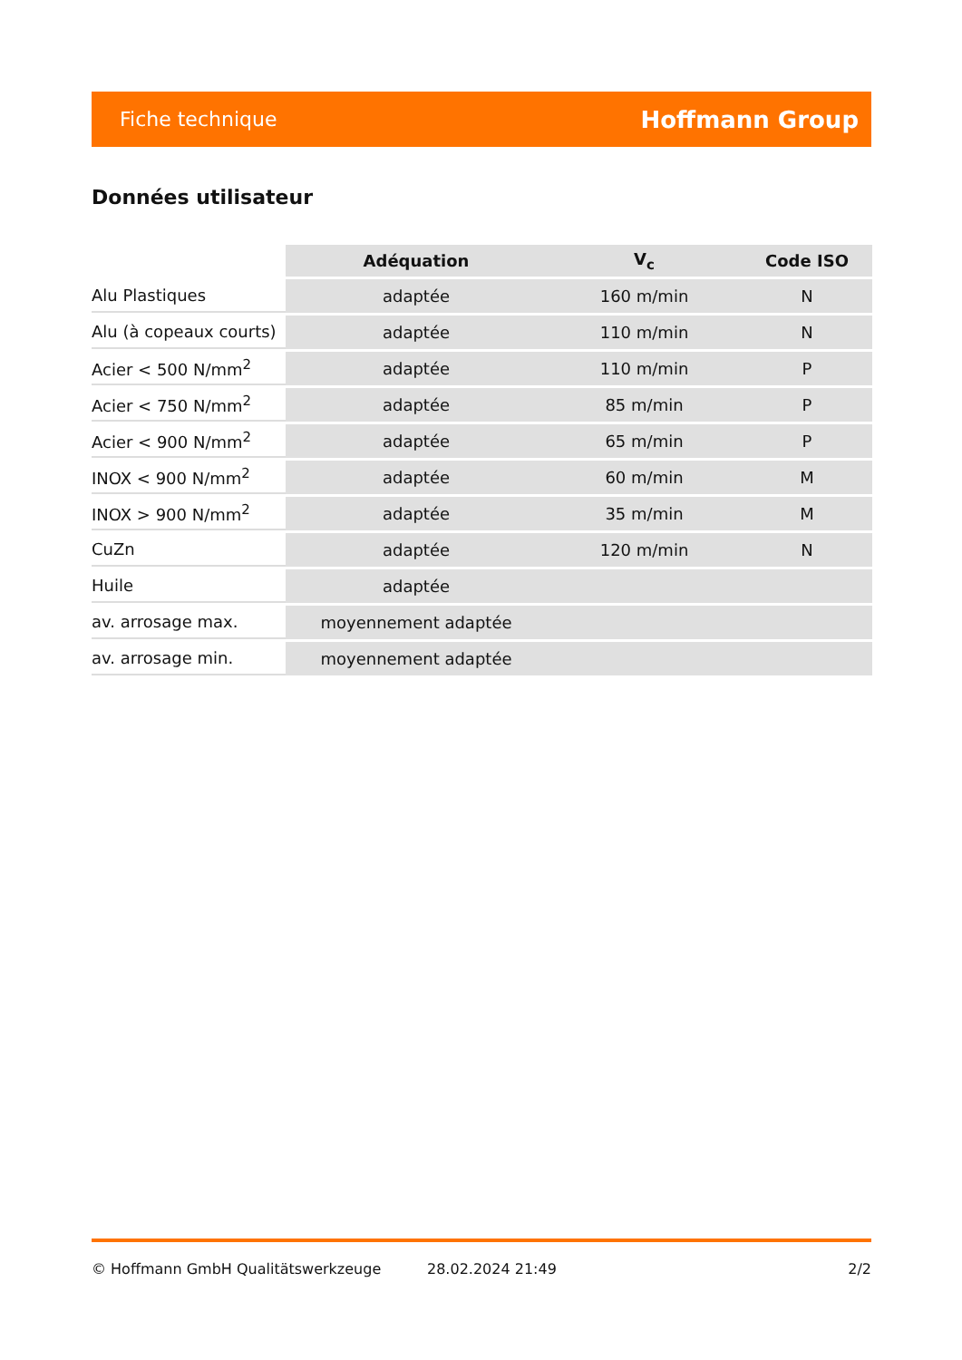Fiche technique Hoffmann Group
Données utilisateur
| | Adéquation | V<sub>c</sub> | Code ISO |
| --- | --- | --- | --- |
| Alu Plastiques | adaptée | 160 m/min | N |
| Alu (à copeaux courts) | adaptée | 110 m/min | N |
| Acier < 500 N/mm<sup>2</sup> | adaptée | 110 m/min | P |
| Acier < 750 N/mm<sup>2</sup> | adaptée | 85 m/min | P |
| Acier < 900 N/mm<sup>2</sup> | adaptée | 65 m/min | P |
| INOX < 900 N/mm<sup>2</sup> | adaptée | 60 m/min | M |
| INOX > 900 N/mm<sup>2</sup> | adaptée | 35 m/min | M |
| CuZn | adaptée | 120 m/min | N |
| Huile | adaptée | | |
| av. arrosage max. | moyennement adaptée | | |
| av. arrosage min. | moyennement adaptée | | |
© Hoffmann GmbH Qualitätswerkzeuge 28.02.2024 21:49 2/2